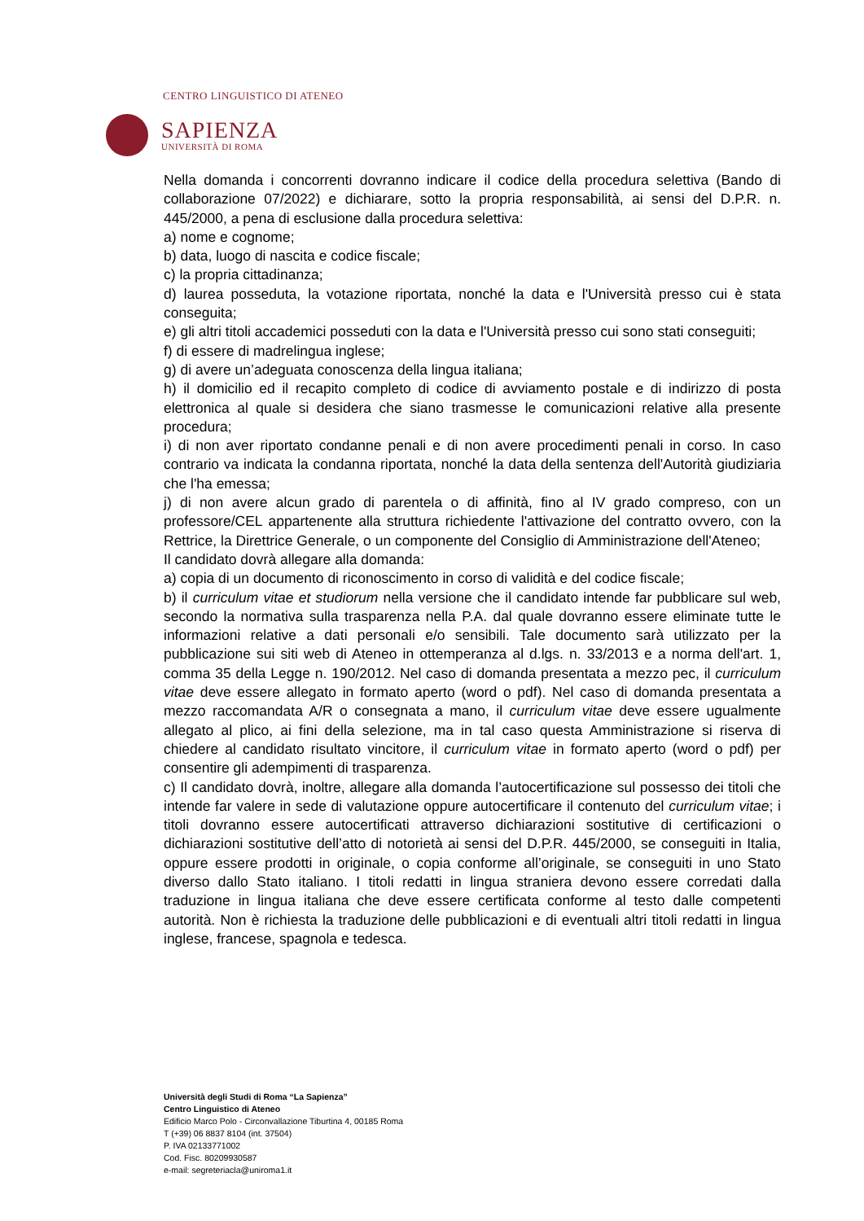CENTRO LINGUISTICO DI ATENEO
SAPIENZA
UNIVERSITÀ DI ROMA
Nella domanda i concorrenti dovranno indicare il codice della procedura selettiva (Bando di collaborazione 07/2022) e dichiarare, sotto la propria responsabilità, ai sensi del D.P.R. n. 445/2000, a pena di esclusione dalla procedura selettiva:
a) nome e cognome;
b) data, luogo di nascita e codice fiscale;
c) la propria cittadinanza;
d) laurea posseduta, la votazione riportata, nonché la data e l'Università presso cui è stata conseguita;
e) gli altri titoli accademici posseduti con la data e l'Università presso cui sono stati conseguiti;
f) di essere di madrelingua inglese;
g) di avere un’adeguata conoscenza della lingua italiana;
h) il domicilio ed il recapito completo di codice di avviamento postale e di indirizzo di posta elettronica al quale si desidera che siano trasmesse le comunicazioni relative alla presente procedura;
i) di non aver riportato condanne penali e di non avere procedimenti penali in corso. In caso contrario va indicata la condanna riportata, nonché la data della sentenza dell'Autorità giudiziaria che l'ha emessa;
j) di non avere alcun grado di parentela o di affinità, fino al IV grado compreso, con un professore/CEL appartenente alla struttura richiedente l'attivazione del contratto ovvero, con la Rettrice, la Direttrice Generale, o un componente del Consiglio di Amministrazione dell'Ateneo;
Il candidato dovrà allegare alla domanda:
a) copia di un documento di riconoscimento in corso di validità e del codice fiscale;
b) il curriculum vitae et studiorum nella versione che il candidato intende far pubblicare sul web, secondo la normativa sulla trasparenza nella P.A. dal quale dovranno essere eliminate tutte le informazioni relative a dati personali e/o sensibili. Tale documento sarà utilizzato per la pubblicazione sui siti web di Ateneo in ottemperanza al d.lgs. n. 33/2013 e a norma dell'art. 1, comma 35 della Legge n. 190/2012. Nel caso di domanda presentata a mezzo pec, il curriculum vitae deve essere allegato in formato aperto (word o pdf). Nel caso di domanda presentata a mezzo raccomandata A/R o consegnata a mano, il curriculum vitae deve essere ugualmente allegato al plico, ai fini della selezione, ma in tal caso questa Amministrazione si riserva di chiedere al candidato risultato vincitore, il curriculum vitae in formato aperto (word o pdf) per consentire gli adempimenti di trasparenza.
c) Il candidato dovrà, inoltre, allegare alla domanda l’autocertificazione sul possesso dei titoli che intende far valere in sede di valutazione oppure autocertificare il contenuto del curriculum vitae; i titoli dovranno essere autocertificati attraverso dichiarazioni sostitutive di certificazioni o dichiarazioni sostitutive dell’atto di notorietà ai sensi del D.P.R. 445/2000, se conseguiti in Italia, oppure essere prodotti in originale, o copia conforme all’originale, se conseguiti in uno Stato diverso dallo Stato italiano. I titoli redatti in lingua straniera devono essere corredati dalla traduzione in lingua italiana che deve essere certificata conforme al testo dalle competenti autorità. Non è richiesta la traduzione delle pubblicazioni e di eventuali altri titoli redatti in lingua inglese, francese, spagnola e tedesca.
Università degli Studi di Roma “La Sapienza”
Centro Linguistico di Ateneo
Edificio Marco Polo - Circonvallazione Tiburtina 4, 00185 Roma
T (+39) 06 8837 8104 (int. 37504)
P. IVA 02133771002
Cod. Fisc. 80209930587
e-mail: segreteriacla@uniroma1.it